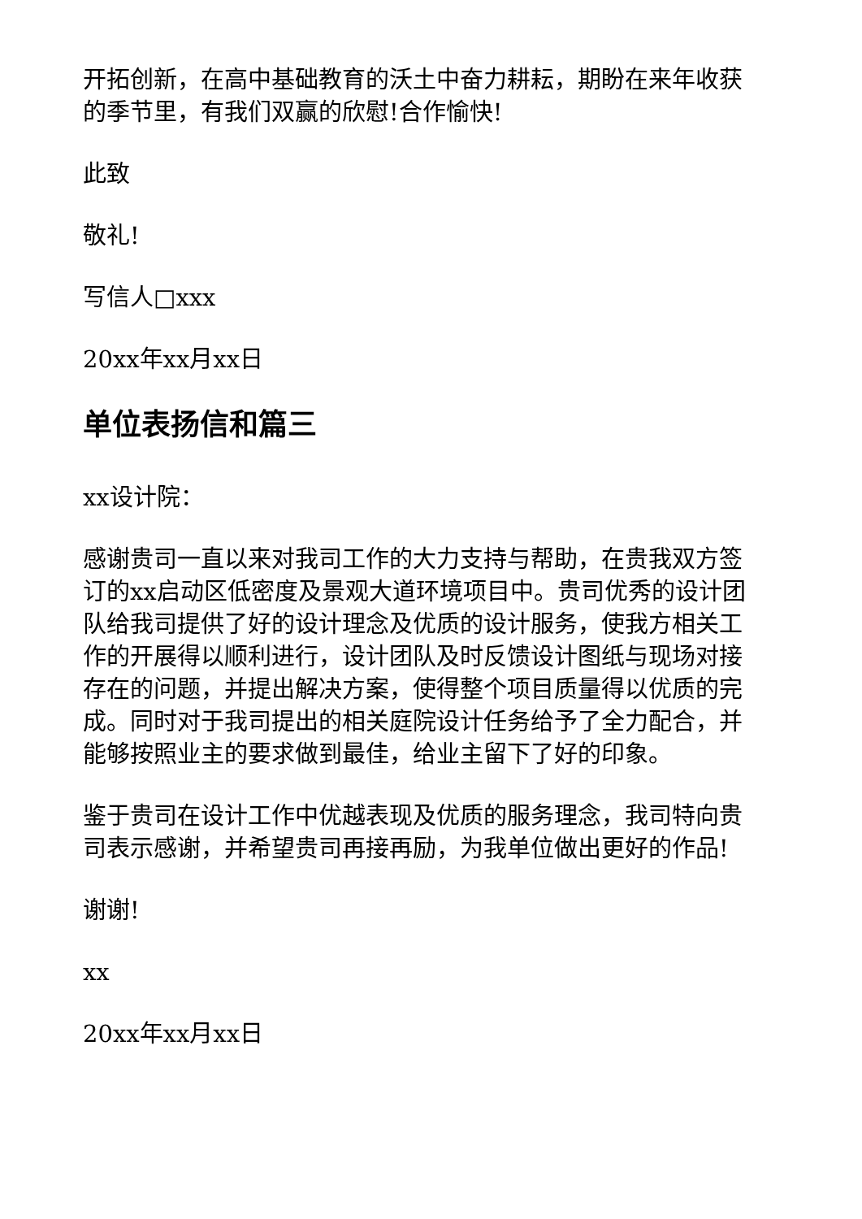开拓创新，在高中基础教育的沃土中奋力耕耘，期盼在来年收获的季节里，有我们双赢的欣慰!合作愉快!
此致
敬礼!
写信人□xxx
20xx年xx月xx日
单位表扬信和篇三
xx设计院：
感谢贵司一直以来对我司工作的大力支持与帮助，在贵我双方签订的xx启动区低密度及景观大道环境项目中。贵司优秀的设计团队给我司提供了好的设计理念及优质的设计服务，使我方相关工作的开展得以顺利进行，设计团队及时反馈设计图纸与现场对接存在的问题，并提出解决方案，使得整个项目质量得以优质的完成。同时对于我司提出的相关庭院设计任务给予了全力配合，并能够按照业主的要求做到最佳，给业主留下了好的印象。
鉴于贵司在设计工作中优越表现及优质的服务理念，我司特向贵司表示感谢，并希望贵司再接再励，为我单位做出更好的作品!
谢谢!
xx
20xx年xx月xx日